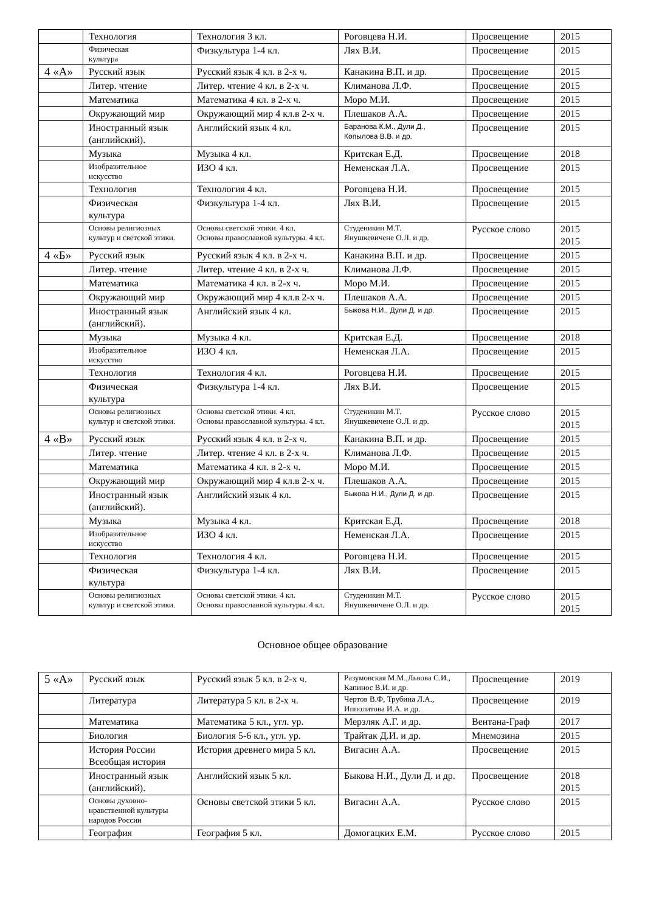| | Технология | Технология 3 кл. | Роговцева Н.И. | Просвещение | 2015 |
| | Физическая культура | Физкультура 1-4 кл. | Лях В.И. | Просвещение | 2015 |
| 4 «А» | Русский язык | Русский язык 4 кл. в 2-х ч. | Канакина В.П. и др. | Просвещение | 2015 |
| | Литер. чтение | Литер. чтение 4 кл. в 2-х ч. | Климанова Л.Ф. | Просвещение | 2015 |
| | Математика | Математика 4 кл. в 2-х ч. | Моро М.И. | Просвещение | 2015 |
| | Окружающий мир | Окружающий мир 4 кл.в 2-х ч. | Плешаков А.А. | Просвещение | 2015 |
| | Иностранный язык (английский). | Английский язык 4 кл. | Баранова К.М., Дули Д., Копылова В.В. и др. | Просвещение | 2015 |
| | Музыка | Музыка 4 кл. | Критская Е.Д. | Просвещение | 2018 |
| | Изобразительное искусство | ИЗО 4 кл. | Неменская Л.А. | Просвещение | 2015 |
| | Технология | Технология 4 кл. | Роговцева Н.И. | Просвещение | 2015 |
| | Физическая культура | Физкультура 1-4 кл. | Лях В.И. | Просвещение | 2015 |
| | Основы религиозных культур и светской этики. | Основы светской этики. 4 кл. Основы православной культуры. 4 кл. | Студеникин М.Т. Янушкевичене О.Л. и др. | Русское слово | 2015 2015 |
| 4 «Б» | Русский язык | Русский язык 4 кл. в 2-х ч. | Канакина В.П. и др. | Просвещение | 2015 |
| | Литер. чтение | Литер. чтение 4 кл. в 2-х ч. | Климанова Л.Ф. | Просвещение | 2015 |
| | Математика | Математика 4 кл. в 2-х ч. | Моро М.И. | Просвещение | 2015 |
| | Окружающий мир | Окружающий мир 4 кл.в 2-х ч. | Плешаков А.А. | Просвещение | 2015 |
| | Иностранный язык (английский). | Английский язык 4 кл. | Быкова Н.И., Дули Д. и др. | Просвещение | 2015 |
| | Музыка | Музыка 4 кл. | Критская Е.Д. | Просвещение | 2018 |
| | Изобразительное искусство | ИЗО 4 кл. | Неменская Л.А. | Просвещение | 2015 |
| | Технология | Технология 4 кл. | Роговцева Н.И. | Просвещение | 2015 |
| | Физическая культура | Физкультура 1-4 кл. | Лях В.И. | Просвещение | 2015 |
| | Основы религиозных культур и светской этики. | Основы светской этики. 4 кл. Основы православной культуры. 4 кл. | Студеникин М.Т. Янушкевичене О.Л. и др. | Русское слово | 2015 2015 |
| 4 «В» | Русский язык | Русский язык 4 кл. в 2-х ч. | Канакина В.П. и др. | Просвещение | 2015 |
| | Литер. чтение | Литер. чтение 4 кл. в 2-х ч. | Климанова Л.Ф. | Просвещение | 2015 |
| | Математика | Математика 4 кл. в 2-х ч. | Моро М.И. | Просвещение | 2015 |
| | Окружающий мир | Окружающий мир 4 кл.в 2-х ч. | Плешаков А.А. | Просвещение | 2015 |
| | Иностранный язык (английский). | Английский язык 4 кл. | Быкова Н.И., Дули Д. и др. | Просвещение | 2015 |
| | Музыка | Музыка 4 кл. | Критская Е.Д. | Просвещение | 2018 |
| | Изобразительное искусство | ИЗО 4 кл. | Неменская Л.А. | Просвещение | 2015 |
| | Технология | Технология 4 кл. | Роговцева Н.И. | Просвещение | 2015 |
| | Физическая культура | Физкультура 1-4 кл. | Лях В.И. | Просвещение | 2015 |
| | Основы религиозных культур и светской этики. | Основы светской этики. 4 кл. Основы православной культуры. 4 кл. | Студеникин М.Т. Янушкевичене О.Л. и др. | Русское слово | 2015 2015 |
Основное общее образование
| 5 «А» | Русский язык | Русский язык 5 кл. в 2-х ч. | Разумовская М.М.,Львова С.И., Капинос В.И. и др. | Просвещение | 2019 |
| | Литература | Литература 5 кл. в 2-х ч. | Чертов В.Ф, Трубина Л.А., Ипполитова И.А. и др. | Просвещение | 2019 |
| | Математика | Математика 5 кл., угл. ур. | Мерзляк А.Г. и др. | Вентана-Граф | 2017 |
| | Биология | Биология 5-6 кл., угл. ур. | Трайтак Д.И. и др. | Мнемозина | 2015 |
| | История России Всеобщая история | История древнего мира 5 кл. | Вигасин А.А. | Просвещение | 2015 |
| | Иностранный язык (английский). | Английский язык 5 кл. | Быкова Н.И., Дули Д. и др. | Просвещение | 2018 2015 |
| | Основы духовно-нравственной культуры народов России | Основы светской этики 5 кл. | Вигасин А.А. | Русское слово | 2015 |
| | География | География 5 кл. | Домогацких Е.М. | Русское слово | 2015 |